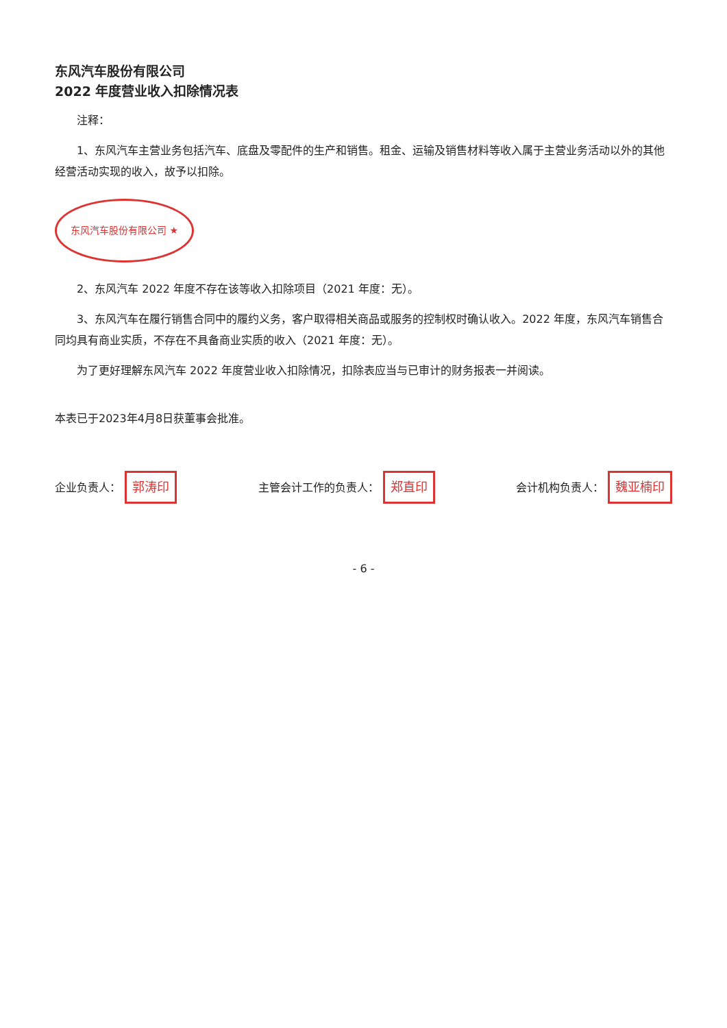东风汽车股份有限公司
2022 年度营业收入扣除情况表
注释：
1、东风汽车主营业务包括汽车、底盘及零配件的生产和销售。租金、运输及销售材料等收入属于主营业务活动以外的其他经营活动实现的收入，故予以扣除。
东风汽车股份有限公司 ★
2、东风汽车 2022 年度不存在该等收入扣除项目（2021 年度：无）。
3、东风汽车在履行销售合同中的履约义务，客户取得相关商品或服务的控制权时确认收入。2022 年度，东风汽车销售合同均具有商业实质，不存在不具备商业实质的收入（2021 年度：无）。
为了更好理解东风汽车 2022 年度营业收入扣除情况，扣除表应当与已审计的财务报表一并阅读。
本表已于2023年4月8日获董事会批准。
企业负责人： 郭涛印
主管会计工作的负责人： 郑直印
会计机构负责人： 魏亚楠印
- 6 -